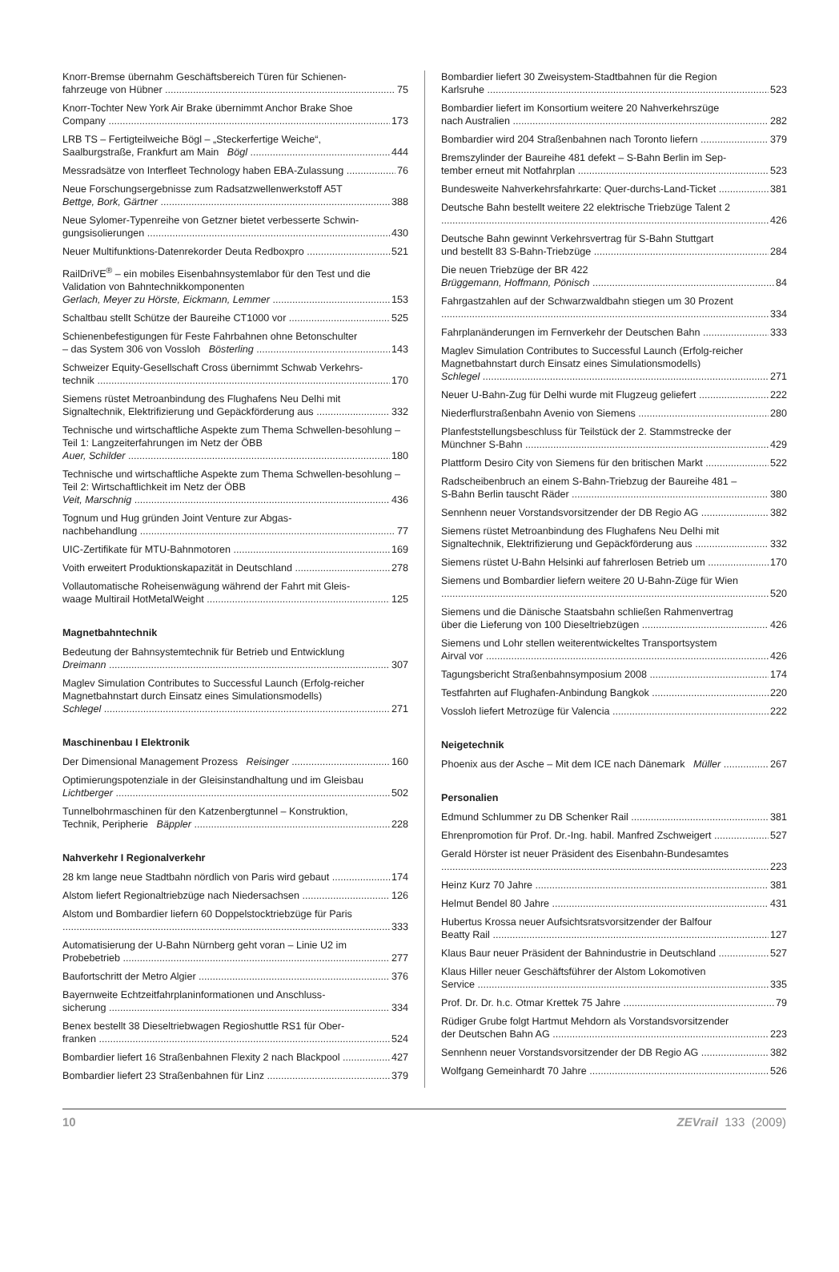Knorr-Bremse übernahm Geschäftsbereich Türen für Schienen-
fahrzeuge von Hübner 75
Knorr-Tochter New York Air Brake übernimmt Anchor Brake Shoe
Company 173
LRB TS – Fertigteilweiche Bögl – „Steckerfertige Weiche“,
Saalburgstraße, Frankfurt am Main Bögl 444
Messradsätze von Interfleet Technology haben EBA-Zulassung 76
Neue Forschungsergebnisse zum Radsatzwellenwerkstoff A5T
Bettge, Bork, Gärtner 388
Neue Sylomer-Typenreihe von Getzner bietet verbesserte Schwin-
gungsisolierungen 430
Neuer Multifunktions-Datenrekorder Deuta Redboxpro 521
RailDriVE<sup>®</sup> – ein mobiles Eisenbahnsystemlabor für den Test und die Validation von Bahntechnikkomponenten
Gerlach, Meyer zu Hörste, Eickmann, Lemmer 153
Schaltbau stellt Schütze der Baureihe CT1000 vor 525
Schienenbefestigungen für Feste Fahrbahnen ohne Betonschulter
– das System 306 von Vossloh Bösterling 143
Schweizer Equity-Gesellschaft Cross übernimmt Schwab Verkehrs-
technik 170
Siemens rüstet Metroanbindung des Flughafens Neu Delhi mit
Signaltechnik, Elektrifizierung und Gepäckförderung aus 332
Technische und wirtschaftliche Aspekte zum Thema Schwellen-besohlung – Teil 1: Langzeiterfahrungen im Netz der ÖBB
Auer, Schilder 180
Technische und wirtschaftliche Aspekte zum Thema Schwellen-besohlung – Teil 2: Wirtschaftlichkeit im Netz der ÖBB
Veit, Marschnig 436
Tognum und Hug gründen Joint Venture zur Abgas-
nachbehandlung 77
UIC-Zertifikate für MTU-Bahnmotoren 169
Voith erweitert Produktionskapazität in Deutschland 278
Vollautomatische Roheisenwägung während der Fahrt mit Gleis-
waage Multirail HotMetalWeight 125
Magnetbahntechnik
Bedeutung der Bahnsystemtechnik für Betrieb und Entwicklung
Dreimann 307
Maglev Simulation Contributes to Successful Launch (Erfolg-reicher Magnetbahnstart durch Einsatz eines Simulationsmodells)
Schlegel 271
Maschinenbau I Elektronik
Der Dimensional Management Prozess Reisinger 160
Optimierungspotenziale in der Gleisinstandhaltung und im Gleisbau
Lichtberger 502
Tunnelbohrmaschinen für den Katzenbergtunnel – Konstruktion,
Technik, Peripherie Bäppler 228
Nahverkehr I Regionalverkehr
28 km lange neue Stadtbahn nördlich von Paris wird gebaut 174
Alstom liefert Regionaltriebzüge nach Niedersachsen 126
Alstom und Bombardier liefern 60 Doppelstocktriebzüge für Paris
333
Automatisierung der U-Bahn Nürnberg geht voran – Linie U2 im
Probebetrieb 277
Baufortschritt der Metro Algier 376
Bayernweite Echtzeitfahrplaninformationen und Anschluss-
sicherung 334
Benex bestellt 38 Dieseltriebwagen Regioshuttle RS1 für Ober-
franken 524
Bombardier liefert 16 Straßenbahnen Flexity 2 nach Blackpool 427
Bombardier liefert 23 Straßenbahnen für Linz 379
Bombardier liefert 30 Zweisystem-Stadtbahnen für die Region
Karlsruhe 523
Bombardier liefert im Konsortium weitere 20 Nahverkehrszüge
nach Australien 282
Bombardier wird 204 Straßenbahnen nach Toronto liefern 379
Bremszylinder der Baureihe 481 defekt – S-Bahn Berlin im Sep-
tember erneut mit Notfahrplan 523
Bundesweite Nahverkehrsfahrkarte: Quer-durchs-Land-Ticket 381
Deutsche Bahn bestellt weitere 22 elektrische Triebzüge Talent 2
426
Deutsche Bahn gewinnt Verkehrsvertrag für S-Bahn Stuttgart
und bestellt 83 S-Bahn-Triebzüge 284
Die neuen Triebzüge der BR 422
Brüggemann, Hoffmann, Pönisch 84
Fahrgastzahlen auf der Schwarzwaldbahn stiegen um 30 Prozent
334
Fahrplanänderungen im Fernverkehr der Deutschen Bahn 333
Maglev Simulation Contributes to Successful Launch (Erfolg-reicher Magnetbahnstart durch Einsatz eines Simulationsmodells)
Schlegel 271
Neuer U-Bahn-Zug für Delhi wurde mit Flugzeug geliefert 222
Niederflurstraßenbahn Avenio von Siemens 280
Planfeststellungsbeschluss für Teilstück der 2. Stammstrecke der
Münchner S-Bahn 429
Plattform Desiro City von Siemens für den britischen Markt 522
Radscheibenbruch an einem S-Bahn-Triebzug der Baureihe 481 –
S-Bahn Berlin tauscht Räder 380
Sennhenn neuer Vorstandsvorsitzender der DB Regio AG 382
Siemens rüstet Metroanbindung des Flughafens Neu Delhi mit
Signaltechnik, Elektrifizierung und Gepäckförderung aus 332
Siemens rüstet U-Bahn Helsinki auf fahrerlosen Betrieb um 170
Siemens und Bombardier liefern weitere 20 U-Bahn-Züge für Wien
520
Siemens und die Dänische Staatsbahn schließen Rahmenvertrag
über die Lieferung von 100 Dieseltriebzügen 426
Siemens und Lohr stellen weiterentwickeltes Transportsystem
Airval vor 426
Tagungsbericht Straßenbahnsymposium 2008 174
Testfahrten auf Flughafen-Anbindung Bangkok 220
Vossloh liefert Metrozüge für Valencia 222
Neigetechnik
Phoenix aus der Asche – Mit dem ICE nach Dänemark Müller 267
Personalien
Edmund Schlummer zu DB Schenker Rail 381
Ehrenpromotion für Prof. Dr.-Ing. habil. Manfred Zschweigert 527
Gerald Hörster ist neuer Präsident des Eisenbahn-Bundesamtes
223
Heinz Kurz 70 Jahre 381
Helmut Bendel 80 Jahre 431
Hubertus Krossa neuer Aufsichtsratsvorsitzender der Balfour
Beatty Rail 127
Klaus Baur neuer Präsident der Bahnindustrie in Deutschland 527
Klaus Hiller neuer Geschäftsführer der Alstom Lokomotiven
Service 335
Prof. Dr. Dr. h.c. Otmar Krettek 75 Jahre 79
Rüdiger Grube folgt Hartmut Mehdorn als Vorstandsvorsitzender
der Deutschen Bahn AG 223
Sennhenn neuer Vorstandsvorsitzender der DB Regio AG 382
Wolfgang Gemeinhardt 70 Jahre 526
10 ZEVrail 133 (2009)